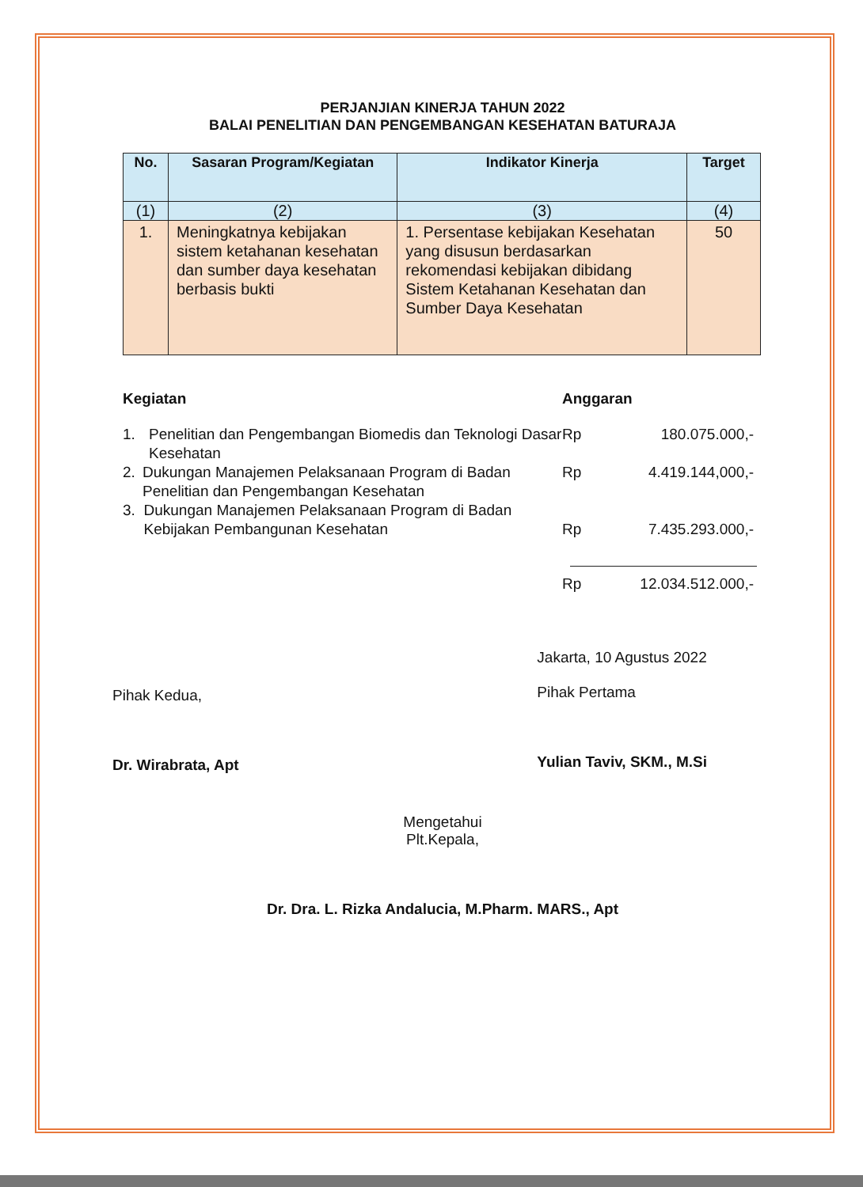PERJANJIAN KINERJA TAHUN 2022
BALAI PENELITIAN DAN PENGEMBANGAN KESEHATAN BATURAJA
| No. | Sasaran Program/Kegiatan | Indikator Kinerja | Target |
| --- | --- | --- | --- |
| (1) | (2) | (3) | (4) |
| 1. | Meningkatnya kebijakan sistem ketahanan kesehatan dan sumber daya kesehatan berbasis bukti | 1. Persentase kebijakan Kesehatan yang disusun berdasarkan rekomendasi kebijakan dibidang Sistem Ketahanan Kesehatan dan Sumber Daya Kesehatan | 50 |
Kegiatan
1. Penelitian dan Pengembangan Biomedis dan Teknologi Dasar Kesehatan
2. Dukungan Manajemen Pelaksanaan Program di Badan Penelitian dan Pengembangan Kesehatan
3. Dukungan Manajemen Pelaksanaan Program di Badan Kebijakan Pembangunan Kesehatan
Anggaran
Rp 180.075.000,-
Rp 4.419.144,000,-
Rp 7.435.293.000,-
Rp 12.034.512.000,-
Pihak Kedua,
Dr. Wirabrata, Apt
Jakarta, 10 Agustus 2022
Pihak Pertama
Yulian Taviv, SKM., M.Si
Mengetahui
Plt.Kepala,
Dr. Dra. L. Rizka Andalucia, M.Pharm. MARS., Apt